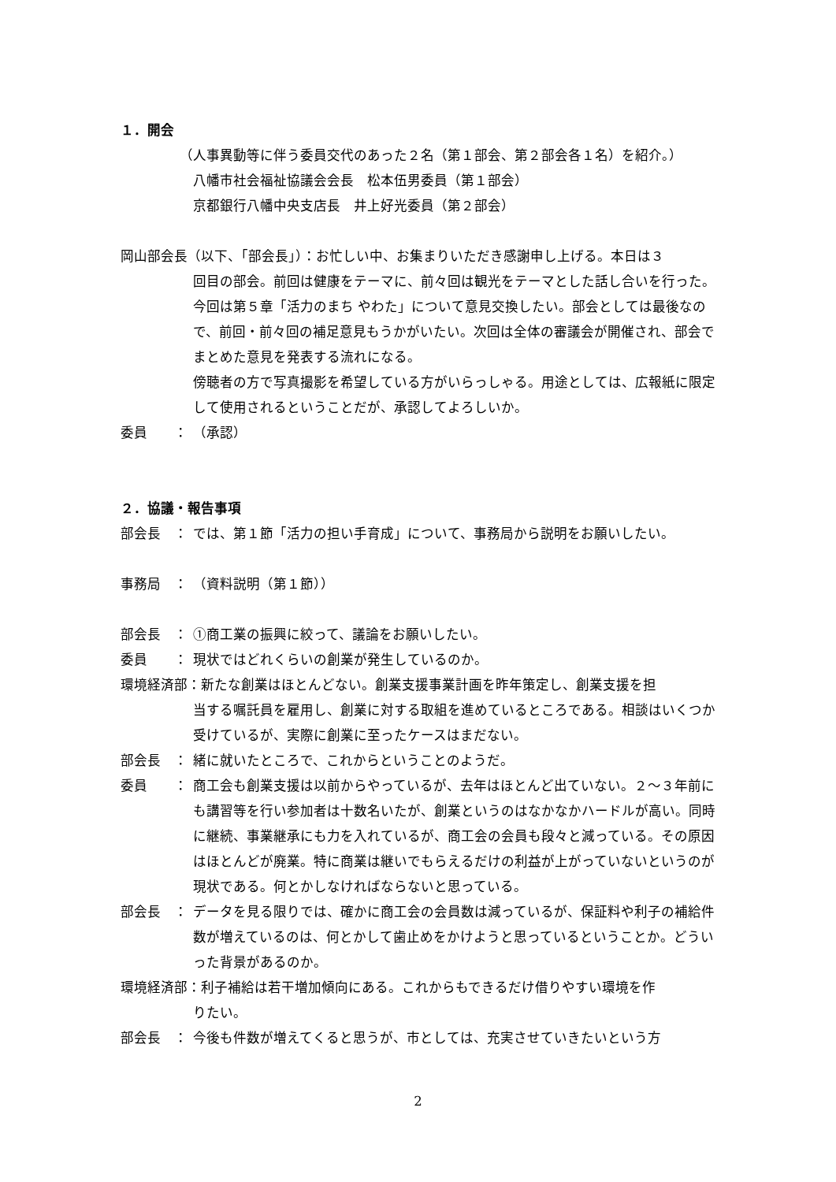１．開会
（人事異動等に伴う委員交代のあった２名（第１部会、第２部会各１名）を紹介。）
八幡市社会福祉協議会会長　松本伍男委員（第１部会）
京都銀行八幡中央支店長　井上好光委員（第２部会）
岡山部会長（以下、「部会長」）：お忙しい中、お集まりいただき感謝申し上げる。本日は３
回目の部会。前回は健康をテーマに、前々回は観光をテーマとした話し合いを行った。今回は第５章「活力のまち やわた」について意見交換したい。部会としては最後なので、前回・前々回の補足意見もうかがいたい。次回は全体の審議会が開催され、部会でまとめた意見を発表する流れになる。
傍聴者の方で写真撮影を希望している方がいらっしゃる。用途としては、広報紙に限定して使用されるということだが、承認してよろしいか。
委員　　： （承認）
２．協議・報告事項
部会長　： では、第１節「活力の担い手育成」について、事務局から説明をお願いしたい。
事務局　： （資料説明（第１節））
部会長　： ①商工業の振興に絞って、議論をお願いしたい。
委員　　： 現状ではどれくらいの創業が発生しているのか。
環境経済部：新たな創業はほとんどない。創業支援事業計画を昨年策定し、創業支援を担
当する嘱託員を雇用し、創業に対する取組を進めているところである。相談はいくつか受けているが、実際に創業に至ったケースはまだない。
部会長　： 緒に就いたところで、これからということのようだ。
委員　　： 商工会も創業支援は以前からやっているが、去年はほとんど出ていない。２～３年前にも講習等を行い参加者は十数名いたが、創業というのはなかなかハードルが高い。同時に継続、事業継承にも力を入れているが、商工会の会員も段々と減っている。その原因はほとんどが廃業。特に商業は継いでもらえるだけの利益が上がっていないというのが現状である。何とかしなければならないと思っている。
部会長　： データを見る限りでは、確かに商工会の会員数は減っているが、保証料や利子の補給件数が増えているのは、何とかして歯止めをかけようと思っているということか。どういった背景があるのか。
環境経済部：利子補給は若干増加傾向にある。これからもできるだけ借りやすい環境を作
りたい。
部会長　： 今後も件数が増えてくると思うが、市としては、充実させていきたいという方
2